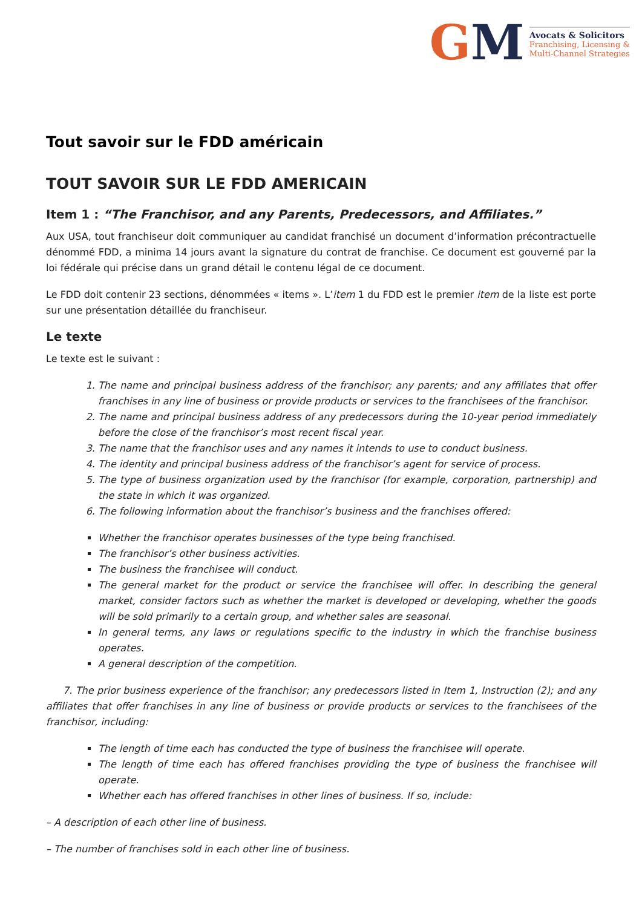GM
Avocats & Solicitors
Franchising, Licensing &
Multi-Channel Strategies
Tout savoir sur le FDD américain
TOUT SAVOIR SUR LE FDD AMERICAIN
Item 1 : “The Franchisor, and any Parents, Predecessors, and Affiliates.”
Aux USA, tout franchiseur doit communiquer au candidat franchisé un document d’information précontractuelle dénommé FDD, a minima 14 jours avant la signature du contrat de franchise. Ce document est gouverné par la loi fédérale qui précise dans un grand détail le contenu légal de ce document.
Le FDD doit contenir 23 sections, dénommées « items ». L’item 1 du FDD est le premier item de la liste est porte sur une présentation détaillée du franchiseur.
Le texte
Le texte est le suivant :
1. The name and principal business address of the franchisor; any parents; and any affiliates that offer franchises in any line of business or provide products or services to the franchisees of the franchisor.
2. The name and principal business address of any predecessors during the 10-year period immediately before the close of the franchisor’s most recent fiscal year.
3. The name that the franchisor uses and any names it intends to use to conduct business.
4. The identity and principal business address of the franchisor’s agent for service of process.
5. The type of business organization used by the franchisor (for example, corporation, partnership) and the state in which it was organized.
6. The following information about the franchisor’s business and the franchises offered:
Whether the franchisor operates businesses of the type being franchised.
The franchisor’s other business activities.
The business the franchisee will conduct.
The general market for the product or service the franchisee will offer. In describing the general market, consider factors such as whether the market is developed or developing, whether the goods will be sold primarily to a certain group, and whether sales are seasonal.
In general terms, any laws or regulations specific to the industry in which the franchise business operates.
A general description of the competition.
7. The prior business experience of the franchisor; any predecessors listed in Item 1, Instruction (2); and any affiliates that offer franchises in any line of business or provide products or services to the franchisees of the franchisor, including:
The length of time each has conducted the type of business the franchisee will operate.
The length of time each has offered franchises providing the type of business the franchisee will operate.
Whether each has offered franchises in other lines of business. If so, include:
– A description of each other line of business.
– The number of franchises sold in each other line of business.